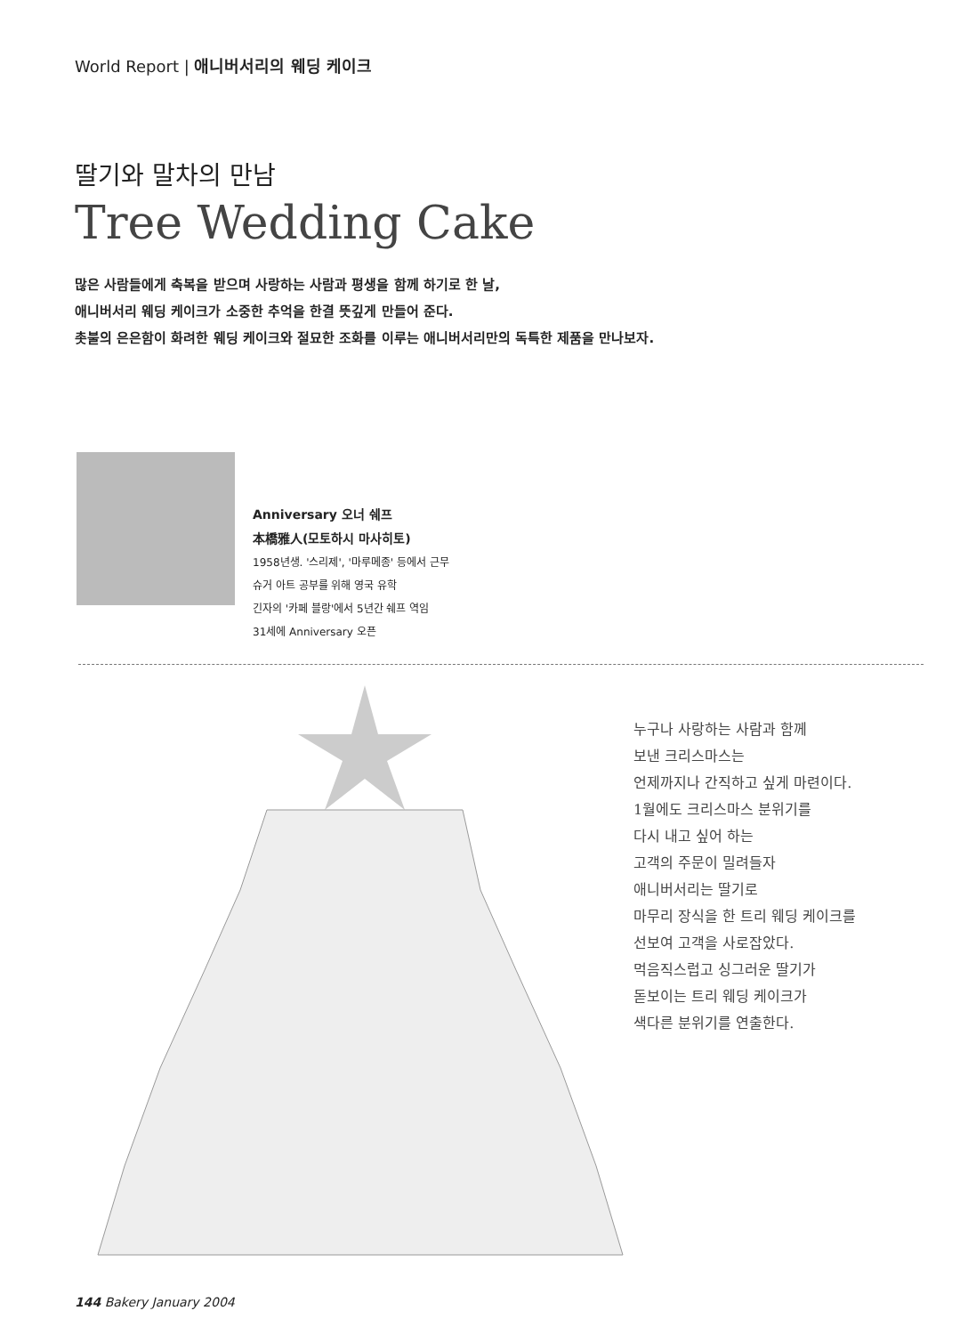World Report | 애니버서리의 웨딩 케이크
딸기와 말차의 만남
Tree Wedding Cake
많은 사람들에게 축복을 받으며 사랑하는 사람과 평생을 함께 하기로 한 날,
애니버서리 웨딩 케이크가 소중한 추억을 한결 뜻깊게 만들어 준다.
촛불의 은은함이 화려한 웨딩 케이크와 절묘한 조화를 이루는 애니버서리만의 독특한 제품을 만나보자.
Anniversary 오너 쉐프
本橋雅人(모토하시 마사히토)
1958년생. '스리제', '마루메종' 등에서 근무
슈거 아트 공부를 위해 영국 유학
긴자의 '카페 블랑'에서 5년간 쉐프 역임
31세에 Anniversary 오픈
누구나 사랑하는 사람과 함께
보낸 크리스마스는
언제까지나 간직하고 싶게 마련이다.
1월에도 크리스마스 분위기를
다시 내고 싶어 하는
고객의 주문이 밀려들자
애니버서리는 딸기로
마무리 장식을 한 트리 웨딩 케이크를
선보여 고객을 사로잡았다.
먹음직스럽고 싱그러운 딸기가
돋보이는 트리 웨딩 케이크가
색다른 분위기를 연출한다.
144 Bakery January 2004